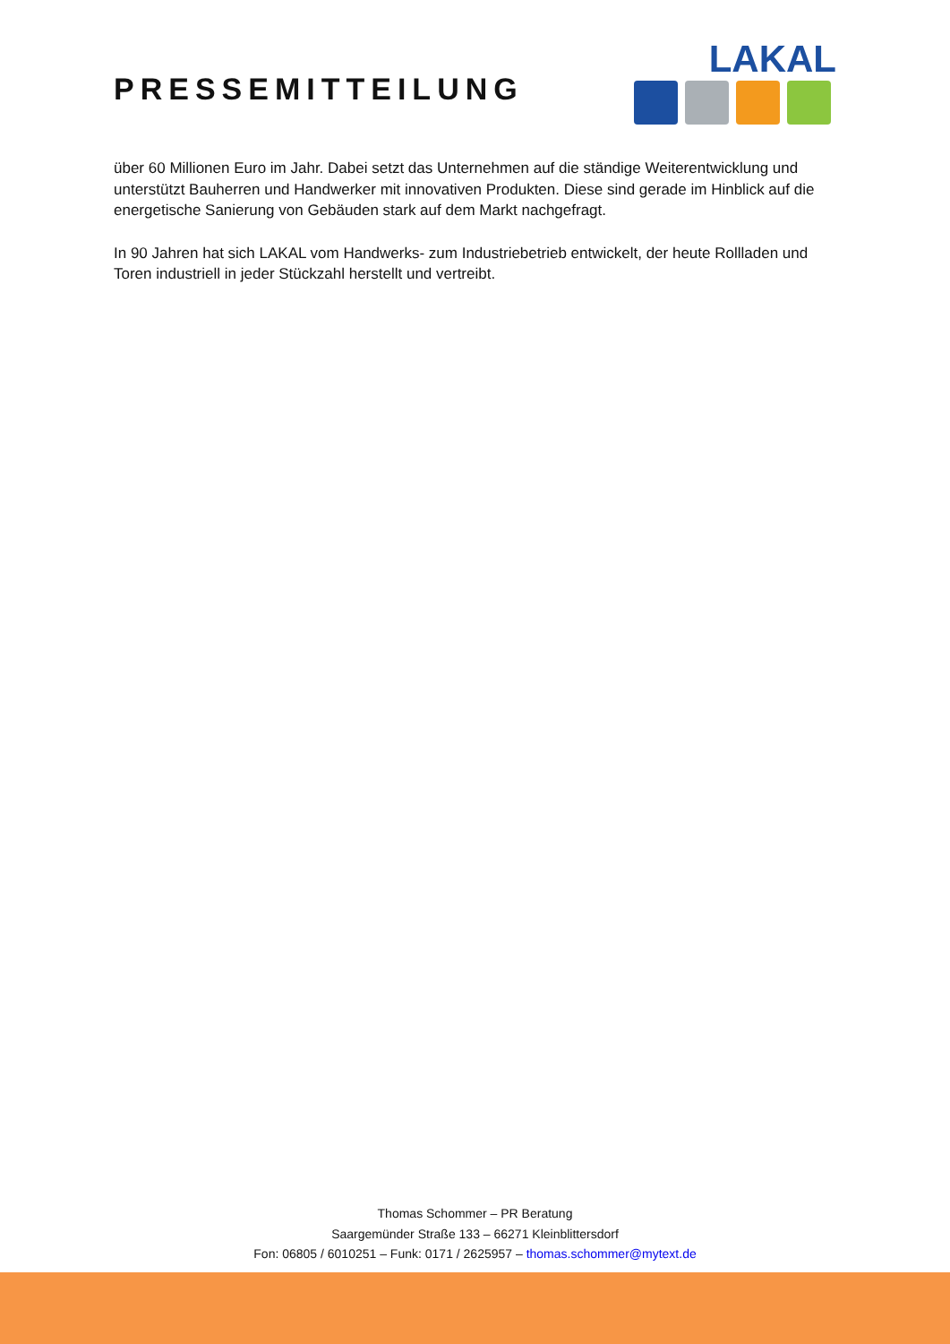PRESSEMITTEILUNG
LAKAL
über 60 Millionen Euro im Jahr. Dabei setzt das Unternehmen auf die ständige Weiterentwicklung und unterstützt Bauherren und Handwerker mit innovativen Produkten. Diese sind gerade im Hinblick auf die energetische Sanierung von Gebäuden stark auf dem Markt nachgefragt.
In 90 Jahren hat sich LAKAL vom Handwerks- zum Industriebetrieb entwickelt, der heute Rollladen und Toren industriell in jeder Stückzahl herstellt und vertreibt.
Thomas Schommer – PR Beratung
Saargemünder Straße 133 – 66271 Kleinblittersdorf
Fon: 06805 / 6010251 – Funk: 0171 / 2625957 – thomas.schommer@mytext.de